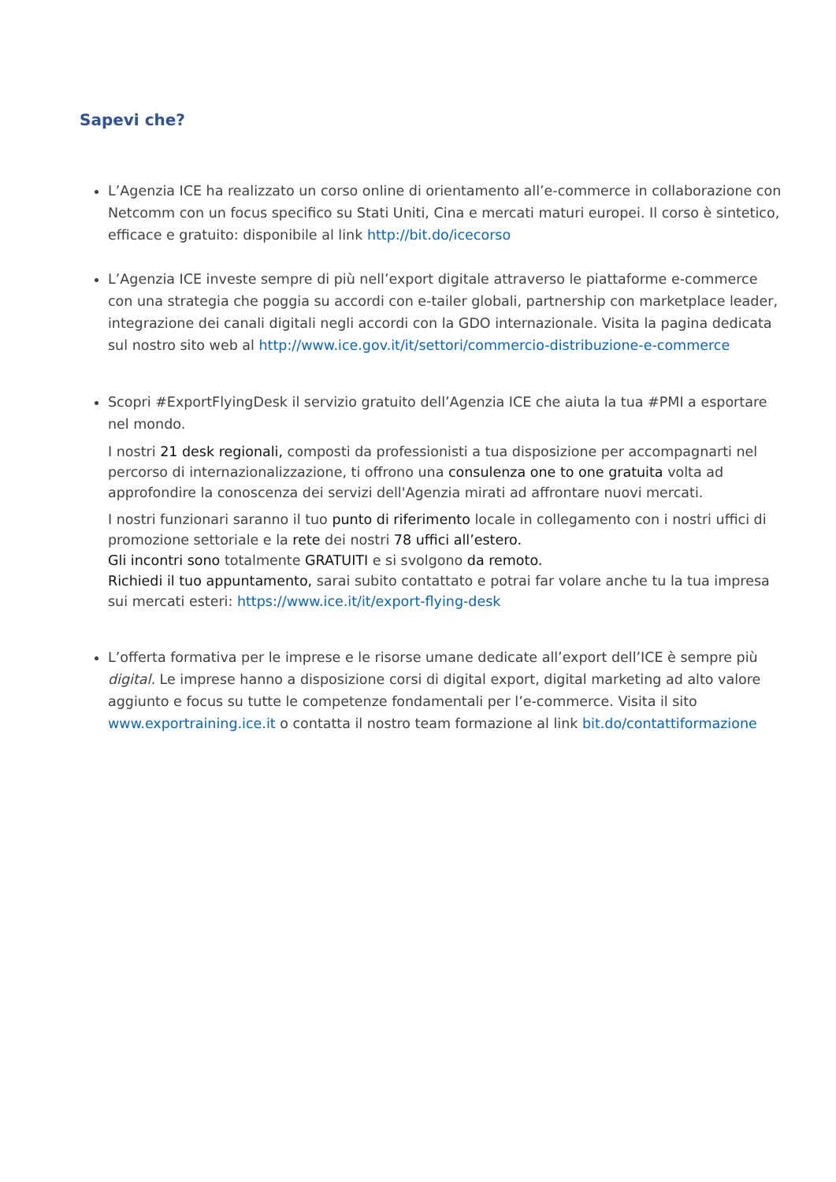Sapevi che?
L’Agenzia ICE ha realizzato un corso online di orientamento all’e-commerce in collaborazione con Netcomm con un focus specifico su Stati Uniti, Cina e mercati maturi europei. Il corso è sintetico, efficace e gratuito: disponibile al link http://bit.do/icecorso
L’Agenzia ICE investe sempre di più nell’export digitale attraverso le piattaforme e-commerce con una strategia che poggia su accordi con e-tailer globali, partnership con marketplace leader, integrazione dei canali digitali negli accordi con la GDO internazionale. Visita la pagina dedicata sul nostro sito web al http://www.ice.gov.it/it/settori/commercio-distribuzione-e-commerce
Scopri #ExportFlyingDesk il servizio gratuito dell’Agenzia ICE che aiuta la tua #PMI a esportare nel mondo.
I nostri 21 desk regionali, composti da professionisti a tua disposizione per accompagnarti nel percorso di internazionalizzazione, ti offrono una consulenza one to one gratuita volta ad approfondire la conoscenza dei servizi dell'Agenzia mirati ad affrontare nuovi mercati.
I nostri funzionari saranno il tuo punto di riferimento locale in collegamento con i nostri uffici di promozione settoriale e la rete dei nostri 78 uffici all’estero.
Gli incontri sono totalmente GRATUITI e si svolgono da remoto.
Richiedi il tuo appuntamento, sarai subito contattato e potrai far volare anche tu la tua impresa sui mercati esteri: https://www.ice.it/it/export-flying-desk
L’offerta formativa per le imprese e le risorse umane dedicate all’export dell’ICE è sempre più digital. Le imprese hanno a disposizione corsi di digital export, digital marketing ad alto valore aggiunto e focus su tutte le competenze fondamentali per l’e-commerce. Visita il sito www.exportraining.ice.it o contatta il nostro team formazione al link bit.do/contattiformazione